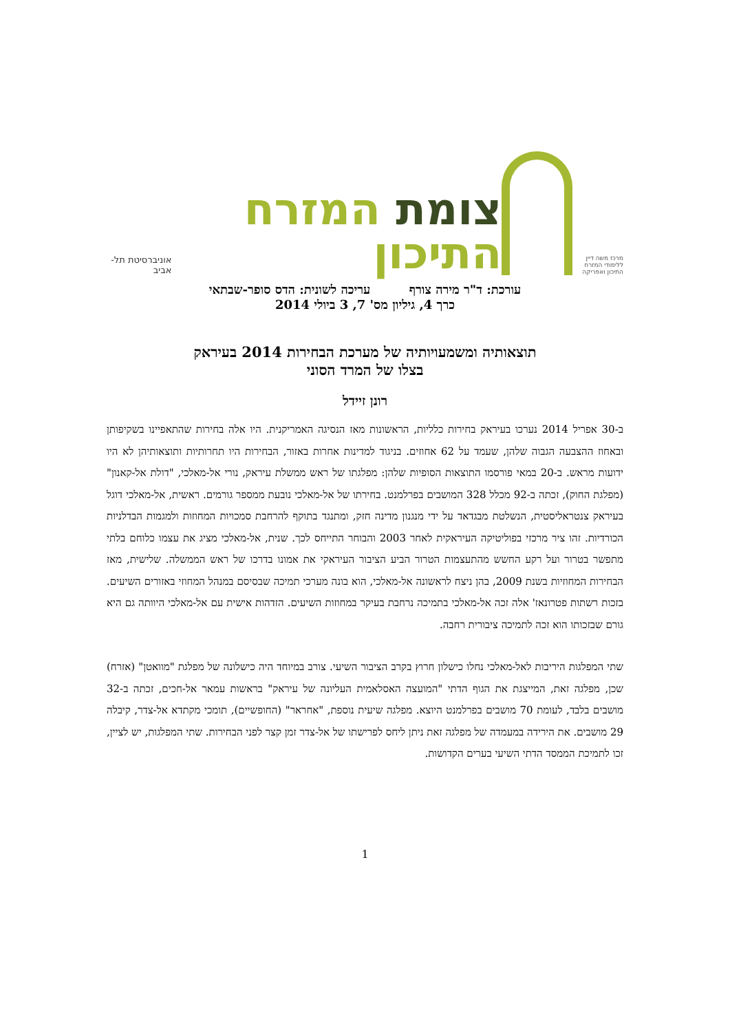מרכז משה דיין ללימודי המזרח התיכון ואפריקה
צומת המזרח התיכון
אוניברסיטת תל-אביב
עורכת: ד"ר מירה צורף עריכה לשונית: הדס סופר-שבתאי
כרך 4, גיליון מס' 7, 3 ביולי 2014
תוצאותיה ומשמעויותיה של מערכת הבחירות 2014 בעיראק
בצלו של המרד הסוני
רונן זיידל
ב-30 אפריל 2014 נערכו בעיראק בחירות כלליות, הראשונות מאז הנסיגה האמריקנית. היו אלה בחירות שהתאפיינו בשקיפותן ובאחוז ההצבעה הגבוה שלהן, שעמד על 62 אחוזים. בניגוד למדינות אחרות באזור, הבחירות היו תחרותיות ותוצאותיהן לא היו ידועות מראש. ב-20 במאי פורסמו התוצאות הסופיות שלהן: מפלגתו של ראש ממשלת עיראק, נורי אל-מאלכי, "דולת אל-קאנון" (מפלגת החוק), זכתה ב-92 מכלל 328 המושבים בפרלמנט. בחירתו של אל-מאלכי נובעת ממספר גורמים. ראשית, אל-מאלכי דוגל בעיראק צנטראליסטית, הנשלטת מבגדאד על ידי מנגנון מדינה חזק, ומתנגד בתוקף להרחבת סמכויות המחוזות ולמגמות הבדלניות הכורדיות. זהו ציר מרכזי בפוליטיקה העיראקית לאחר 2003 והבוחר התייחס לכך. שנית, אל-מאלכי מציג את עצמו כלוחם בלתי מתפשר בטרור ועל רקע החשש מהתעצמות הטרור הביע הציבור העיראקי את אמונו בדרכו של ראש הממשלה. שלישית, מאז הבחירות המחוזיות בשנת 2009, בהן ניצח לראשונה אל-מאלכי, הוא בונה מערכי תמיכה שבסיסם במנהל המחוזי באזורים השיעים. בזכות רשתות פטרונאז' אלה זכה אל-מאלכי בתמיכה נרחבת בעיקר במחוזות השיעים. הזדהות אישית עם אל-מאלכי היוותה גם היא גורם שבזכותו הוא זכה לתמיכה ציבורית רחבה.
שתי המפלגות היריבות לאל-מאלכי נחלו כישלון חרוץ בקרב הציבור השיעי. צורב במיוחד היה כישלונה של מפלגת "מוואטן" (אזרח) שכן, מפלגה זאת, המייצגת את הגוף הדתי "המועצה האסלאמית העליונה של עיראק" בראשות עמאר אל-חכים, זכתה ב-32 מושבים בלבד, לעומת 70 מושבים בפרלמנט היוצא. מפלגה שיעית נוספת, "אחראר" (החופשיים), תומכי מקתדא אל-צדר, קיבלה 29 מושבים. את הירידה במעמדה של מפלגה זאת ניתן ליחס לפרישתו של אל-צדר זמן קצר לפני הבחירות. שתי המפלגות, יש לציין, זכו לתמיכת הממסד הדתי השיעי בערים הקדושות.
1